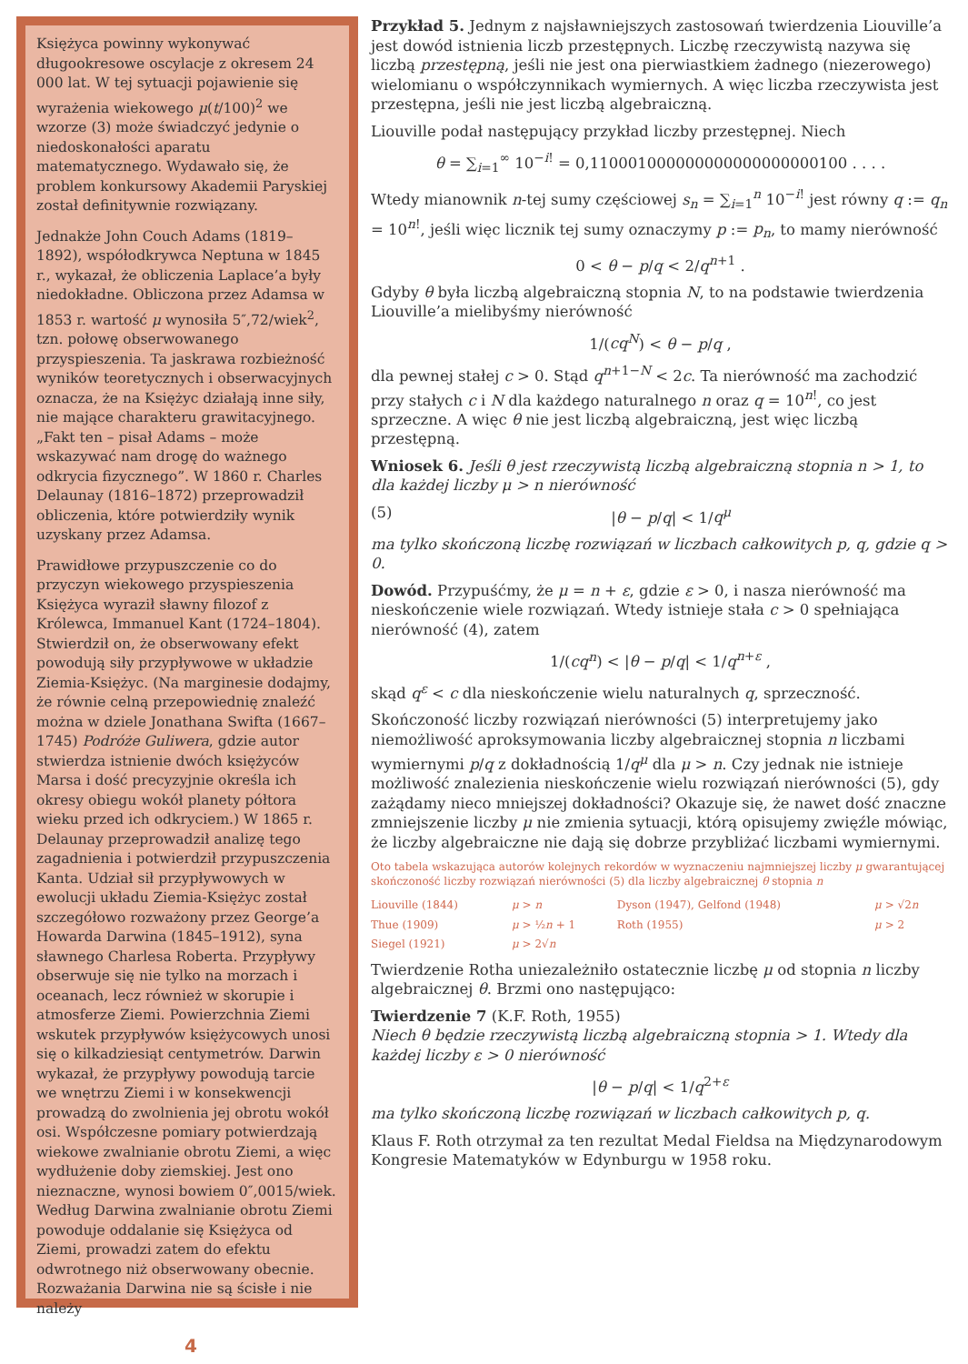Księżyca powinny wykonywać długookresowe oscylacje z okresem 24 000 lat. W tej sytuacji pojawienie się wyrażenia wiekowego μ(t/100)<sup>2</sup> we wzorze (3) może świadczyć jedynie o niedoskonałości aparatu matematycznego. Wydawało się, że problem konkursowy Akademii Paryskiej został definitywnie rozwiązany.
Jednakże John Couch Adams (1819–1892), współodkrywca Neptuna w 1845 r., wykazał, że obliczenia Laplace’a były niedokładne. Obliczona przez Adamsa w 1853 r. wartość μ wynosiła 5″,72/wiek<sup>2</sup>, tzn. połowę obserwowanego przyspieszenia. Ta jaskrawa rozbieżność wyników teoretycznych i obserwacyjnych oznacza, że na Księżyc działają inne siły, nie mające charakteru grawitacyjnego. „Fakt ten – pisał Adams – może wskazywać nam drogę do ważnego odkrycia fizycznego”. W 1860 r. Charles Delaunay (1816–1872) przeprowadził obliczenia, które potwierdziły wynik uzyskany przez Adamsa.
Prawidłowe przypuszczenie co do przyczyn wiekowego przyspieszenia Księżyca wyraził sławny filozof z Królewca, Immanuel Kant (1724–1804). Stwierdził on, że obserwowany efekt powodują siły przypływowe w układzie Ziemia-Księżyc. (Na marginesie dodajmy, że równie celną przepowiednię znaleźć można w dziele Jonathana Swifta (1667–1745) Podróże Guliwera, gdzie autor stwierdza istnienie dwóch księżyców Marsa i dość precyzyjnie określa ich okresy obiegu wokół planety półtora wieku przed ich odkryciem.) W 1865 r. Delaunay przeprowadził analizę tego zagadnienia i potwierdził przypuszczenia Kanta. Udział sił przypływowych w ewolucji układu Ziemia-Księżyc został szczegółowo rozważony przez George’a Howarda Darwina (1845–1912), syna sławnego Charlesa Roberta. Przypływy obserwuje się nie tylko na morzach i oceanach, lecz również w skorupie i atmosferze Ziemi. Powierzchnia Ziemi wskutek przypływów księżycowych unosi się o kilkadziesiąt centymetrów. Darwin wykazał, że przypływy powodują tarcie we wnętrzu Ziemi i w konsekwencji prowadzą do zwolnienia jej obrotu wokół osi. Współczesne pomiary potwierdzają wiekowe zwalnianie obrotu Ziemi, a więc wydłużenie doby ziemskiej. Jest ono nieznaczne, wynosi bowiem 0″,0015/wiek. Według Darwina zwalnianie obrotu Ziemi powoduje oddalanie się Księżyca od Ziemi, prowadzi zatem do efektu odwrotnego niż obserwowany obecnie. Rozważania Darwina nie są ścisłe i nie należy
Przykład 5. Jednym z najsławniejszych zastosowań twierdzenia Liouville’a jest dowód istnienia liczb przestępnych. Liczbę rzeczywistą nazywa się liczbą przestępną, jeśli nie jest ona pierwiastkiem żadnego (niezerowego) wielomianu o współczynnikach wymiernych. A więc liczba rzeczywista jest przestępna, jeśli nie jest liczbą algebraiczną.
Liouville podał następujący przykład liczby przestępnej. Niech
θ = ∑<sub>i=1</sub><sup>∞</sup> 10<sup>−i!</sup> = 0,110001000000000000000000100 . . . .
Wtedy mianownik n-tej sumy częściowej s<sub>n</sub> = ∑<sub>i=1</sub><sup>n</sup> 10<sup>−i!</sup> jest równy q := q<sub>n</sub> = 10<sup>n!</sup>, jeśli więc licznik tej sumy oznaczymy p := p<sub>n</sub>, to mamy nierówność
0 < θ − p/q < 2/q<sup>n+1</sup> .
Gdyby θ była liczbą algebraiczną stopnia N, to na podstawie twierdzenia Liouville’a mielibyśmy nierówność
1/(cq<sup>N</sup>) < θ − p/q ,
dla pewnej stałej c > 0. Stąd q<sup>n+1−N</sup> < 2c. Ta nierówność ma zachodzić przy stałych c i N dla każdego naturalnego n oraz q = 10<sup>n!</sup>, co jest sprzeczne. A więc θ nie jest liczbą algebraiczną, jest więc liczbą przestępną.
Wniosek 6. Jeśli θ jest rzeczywistą liczbą algebraiczną stopnia n > 1, to dla każdej liczby μ > n nierówność
(5) |θ − p/q| < 1/q<sup>μ</sup>
ma tylko skończoną liczbę rozwiązań w liczbach całkowitych p, q, gdzie q > 0.
Dowód. Przypuśćmy, że μ = n + ε, gdzie ε > 0, i nasza nierówność ma nieskończenie wiele rozwiązań. Wtedy istnieje stała c > 0 spełniająca nierówność (4), zatem
1/(cq<sup>n</sup>) < |θ − p/q| < 1/q<sup>n+ε</sup> ,
skąd q<sup>ε</sup> < c dla nieskończenie wielu naturalnych q, sprzeczność.
Skończoność liczby rozwiązań nierówności (5) interpretujemy jako niemożliwość aproksymowania liczby algebraicznej stopnia n liczbami wymiernymi p/q z dokładnością 1/q<sup>μ</sup> dla μ > n. Czy jednak nie istnieje możliwość znalezienia nieskończenie wielu rozwiązań nierówności (5), gdy zażądamy nieco mniejszej dokładności? Okazuje się, że nawet dość znaczne zmniejszenie liczby μ nie zmienia sytuacji, którą opisujemy zwięźle mówiąc, że liczby algebraiczne nie dają się dobrze przybliżać liczbami wymiernymi.
Oto tabela wskazująca autorów kolejnych rekordów w wyznaczeniu najmniejszej liczby μ gwarantującej skończoność liczby rozwiązań nierówności (5) dla liczby algebraicznej θ stopnia n
| Liouville (1844) | μ > n | Dyson (1947), Gelfond (1948) | μ > √2 n |
| Thue (1909) | μ > ½ n + 1 | Roth (1955) | μ > 2 |
| Siegel (1921) | μ > 2√ n | | |
Twierdzenie Rotha uniezależniło ostatecznie liczbę μ od stopnia n liczby algebraicznej θ. Brzmi ono następująco:
Twierdzenie 7 (K.F. Roth, 1955)
Niech θ będzie rzeczywistą liczbą algebraiczną stopnia > 1. Wtedy dla każdej liczby ε > 0 nierówność
|θ − p/q| < 1/q<sup>2+ε</sup>
ma tylko skończoną liczbę rozwiązań w liczbach całkowitych p, q.
Klaus F. Roth otrzymał za ten rezultat Medal Fieldsa na Międzynarodowym Kongresie Matematyków w Edynburgu w 1958 roku.
4